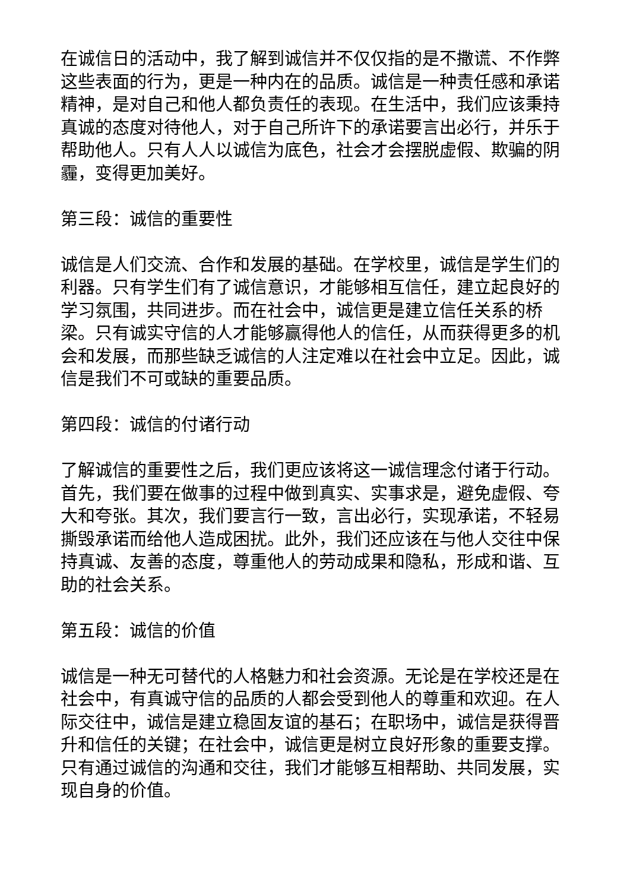在诚信日的活动中，我了解到诚信并不仅仅指的是不撒谎、不作弊这些表面的行为，更是一种内在的品质。诚信是一种责任感和承诺精神，是对自己和他人都负责任的表现。在生活中，我们应该秉持真诚的态度对待他人，对于自己所许下的承诺要言出必行，并乐于帮助他人。只有人人以诚信为底色，社会才会摆脱虚假、欺骗的阴霾，变得更加美好。
第三段：诚信的重要性
诚信是人们交流、合作和发展的基础。在学校里，诚信是学生们的利器。只有学生们有了诚信意识，才能够相互信任，建立起良好的学习氛围，共同进步。而在社会中，诚信更是建立信任关系的桥梁。只有诚实守信的人才能够赢得他人的信任，从而获得更多的机会和发展，而那些缺乏诚信的人注定难以在社会中立足。因此，诚信是我们不可或缺的重要品质。
第四段：诚信的付诸行动
了解诚信的重要性之后，我们更应该将这一诚信理念付诸于行动。首先，我们要在做事的过程中做到真实、实事求是，避免虚假、夸大和夸张。其次，我们要言行一致，言出必行，实现承诺，不轻易撕毁承诺而给他人造成困扰。此外，我们还应该在与他人交往中保持真诚、友善的态度，尊重他人的劳动成果和隐私，形成和谐、互助的社会关系。
第五段：诚信的价值
诚信是一种无可替代的人格魅力和社会资源。无论是在学校还是在社会中，有真诚守信的品质的人都会受到他人的尊重和欢迎。在人际交往中，诚信是建立稳固友谊的基石；在职场中，诚信是获得晋升和信任的关键；在社会中，诚信更是树立良好形象的重要支撑。只有通过诚信的沟通和交往，我们才能够互相帮助、共同发展，实现自身的价值。